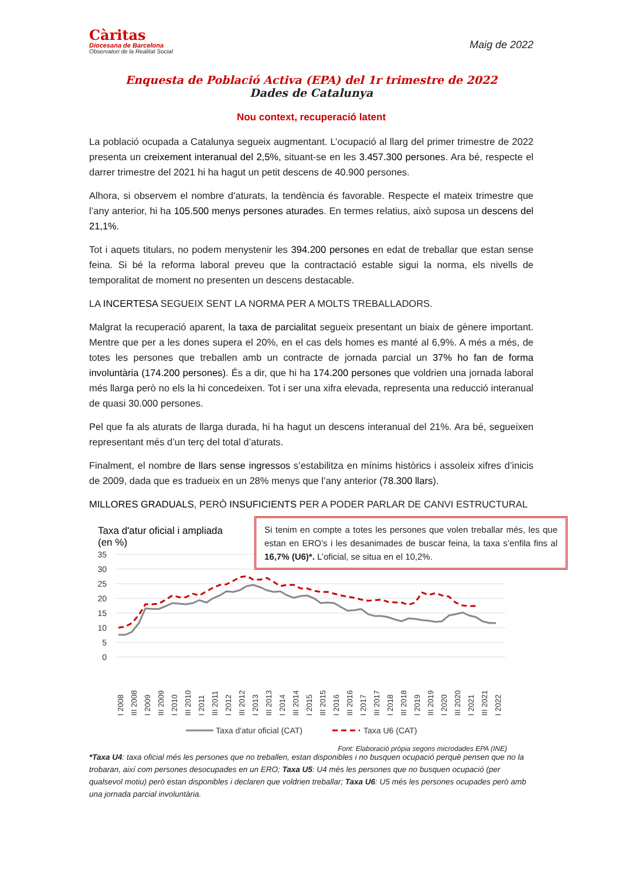Càritas
Diocesana de Barcelona
Observatori de la Realitat Social
Maig de 2022
Enquesta de Població Activa (EPA) del 1r trimestre de 2022
Dades de Catalunya
Nou context, recuperació latent
La població ocupada a Catalunya segueix augmentant. L’ocupació al llarg del primer trimestre de 2022 presenta un creixement interanual del 2,5%, situant-se en les 3.457.300 persones. Ara bé, respecte el darrer trimestre del 2021 hi ha hagut un petit descens de 40.900 persones.
Alhora, si observem el nombre d’aturats, la tendència és favorable. Respecte el mateix trimestre que l’any anterior, hi ha 105.500 menys persones aturades. En termes relatius, això suposa un descens del 21,1%.
Tot i aquets titulars, no podem menystenir les 394.200 persones en edat de treballar que estan sense feina. Si bé la reforma laboral preveu que la contractació estable sigui la norma, els nivells de temporalitat de moment no presenten un descens destacable.
LA INCERTESA SEGUEIX SENT LA NORMA PER A MOLTS TREBALLADORS.
Malgrat la recuperació aparent, la taxa de parcialitat segueix presentant un biaix de gènere important. Mentre que per a les dones supera el 20%, en el cas dels homes es manté al 6,9%. A més a més, de totes les persones que treballen amb un contracte de jornada parcial un 37% ho fan de forma involuntària (174.200 persones). És a dir, que hi ha 174.200 persones que voldrien una jornada laboral més llarga però no els la hi concedeixen. Tot i ser una xifra elevada, representa una reducció interanual de quasi 30.000 persones.
Pel que fa als aturats de llarga durada, hi ha hagut un descens interanual del 21%. Ara bé, segueixen representant més d’un terç del total d’aturats.
Finalment, el nombre de llars sense ingressos s’estabilitza en mínims històrics i assoleix xifres d’inicis de 2009, dada que es tradueix en un 28% menys que l’any anterior (78.300 llars).
MILLORES GRADUALS, PERÒ INSUFICIENTS PER A PODER PARLAR DE CANVI ESTRUCTURAL
Taxa d'atur oficial i ampliada
(en %)
35
30
25
20
15
10
5
0
I 2008
III 2008
I 2009
III 2009
I 2010
III 2010
I 2011
III 2011
I 2012
III 2012
I 2013
III 2013
I 2014
III 2014
I 2015
III 2015
I 2016
III 2016
I 2017
III 2017
I 2018
III 2018
I 2019
III 2019
I 2020
III 2020
I 2021
III 2021
I 2022
Taxa d'atur oficial (CAT)
Taxa U6 (CAT)
Font: Elaboració pròpia segons microdades EPA (INE)
Si tenim en compte a totes les persones que volen treballar més, les que estan en ERO’s i les desanimades de buscar feina, la taxa s’enfila fins al 16,7% (U6)*. L’oficial, se situa en el 10,2%.
*Taxa U4: taxa oficial més les persones que no treballen, estan disponibles i no busquen ocupació perquè pensen que no la trobaran, així com persones desocupades en un ERO; Taxa U5: U4 més les persones que no busquen ocupació (per qualsevol motiu) però estan disponibles i declaren que voldrien treballar; Taxa U6: U5 més les persones ocupades però amb una jornada parcial involuntària.